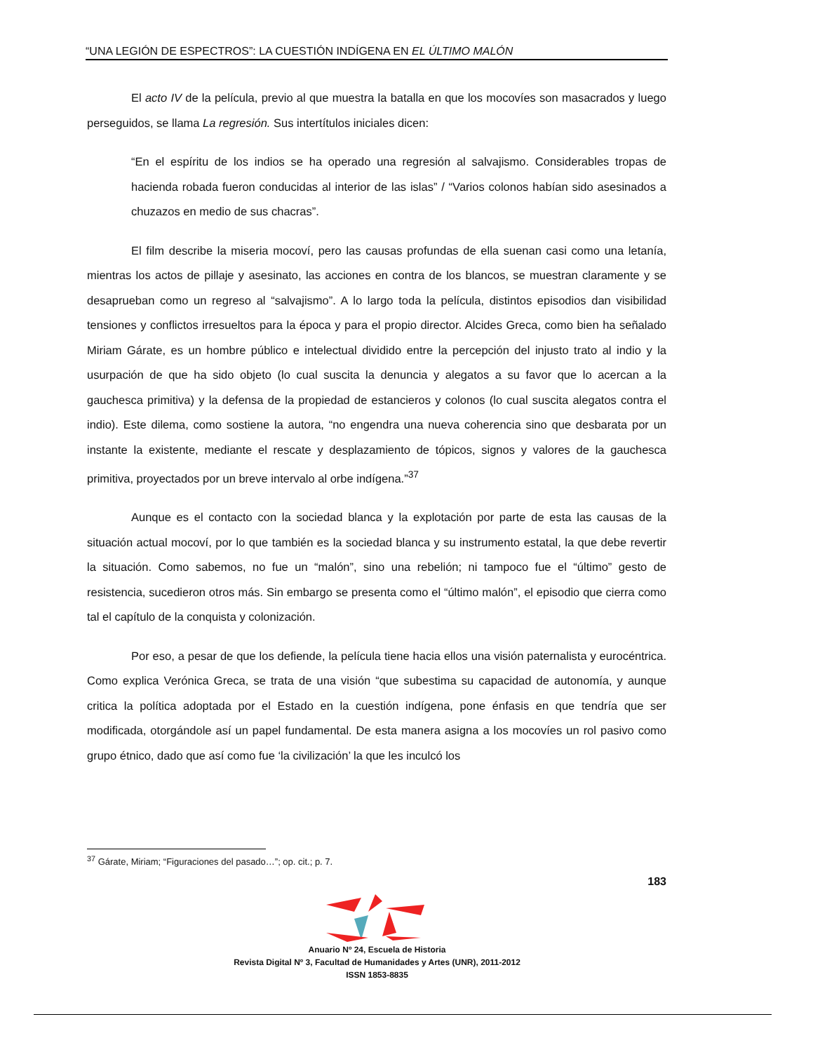“UNA LEGIÓN DE ESPECTROS”: LA CUESTIÓN INDÍGENA EN EL ÚLTIMO MALÓN
El acto IV de la película, previo al que muestra la batalla en que los mocovíes son masacrados y luego perseguidos, se llama La regresión. Sus intertítulos iniciales dicen:
“En el espíritu de los indios se ha operado una regresión al salvajismo. Considerables tropas de hacienda robada fueron conducidas al interior de las islas” / “Varios colonos habían sido asesinados a chuzazos en medio de sus chacras”.
El film describe la miseria mocoví, pero las causas profundas de ella suenan casi como una letanía, mientras los actos de pillaje y asesinato, las acciones en contra de los blancos, se muestran claramente y se desaprueban como un regreso al “salvajismo”. A lo largo toda la película, distintos episodios dan visibilidad tensiones y conflictos irresueltos para la época y para el propio director. Alcides Greca, como bien ha señalado Miriam Gárate, es un hombre público e intelectual dividido entre la percepción del injusto trato al indio y la usurpación de que ha sido objeto (lo cual suscita la denuncia y alegatos a su favor que lo acercan a la gauchesca primitiva) y la defensa de la propiedad de estancieros y colonos (lo cual suscita alegatos contra el indio). Este dilema, como sostiene la autora, “no engendra una nueva coherencia sino que desbarata por un instante la existente, mediante el rescate y desplazamiento de tópicos, signos y valores de la gauchesca primitiva, proyectados por un breve intervalo al orbe indígena.”<sup>37</sup>
Aunque es el contacto con la sociedad blanca y la explotación por parte de esta las causas de la situación actual mocoví, por lo que también es la sociedad blanca y su instrumento estatal, la que debe revertir la situación. Como sabemos, no fue un “malón”, sino una rebelión; ni tampoco fue el “último” gesto de resistencia, sucedieron otros más. Sin embargo se presenta como el “último malón”, el episodio que cierra como tal el capítulo de la conquista y colonización.
Por eso, a pesar de que los defiende, la película tiene hacia ellos una visión paternalista y eurocéntrica. Como explica Verónica Greca, se trata de una visión “que subestima su capacidad de autonomía, y aunque critica la política adoptada por el Estado en la cuestión indígena, pone énfasis en que tendría que ser modificada, otorgándole así un papel fundamental. De esta manera asigna a los mocovíes un rol pasivo como grupo étnico, dado que así como fue ‘la civilización’ la que les inculcó los
<sup>37</sup> Gárate, Miriam; “Figuraciones del pasado…”; op. cit.; p. 7.
183
Anuario Nº 24, Escuela de Historia
Revista Digital Nº 3, Facultad de Humanidades y Artes (UNR), 2011-2012
ISSN 1853-8835